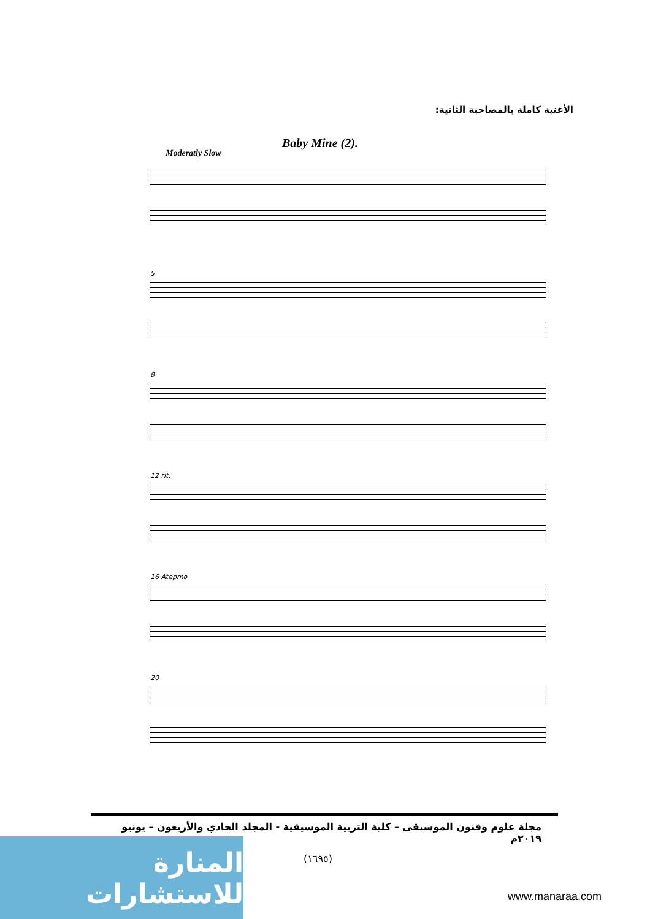الأغنية كاملة بالمصاحبة الثانية:
Baby Mine (2).
Moderatly Slow
5
8
12 rit.
16 Atepmo
20
مجلة علوم وفنون الموسيقى – كلية التربية الموسيقية - المجلد الحادي والأربعون – يونيو ٢٠١٩م
(١٦٩٥)
المنارة للاستشارات
www.manaraa.com